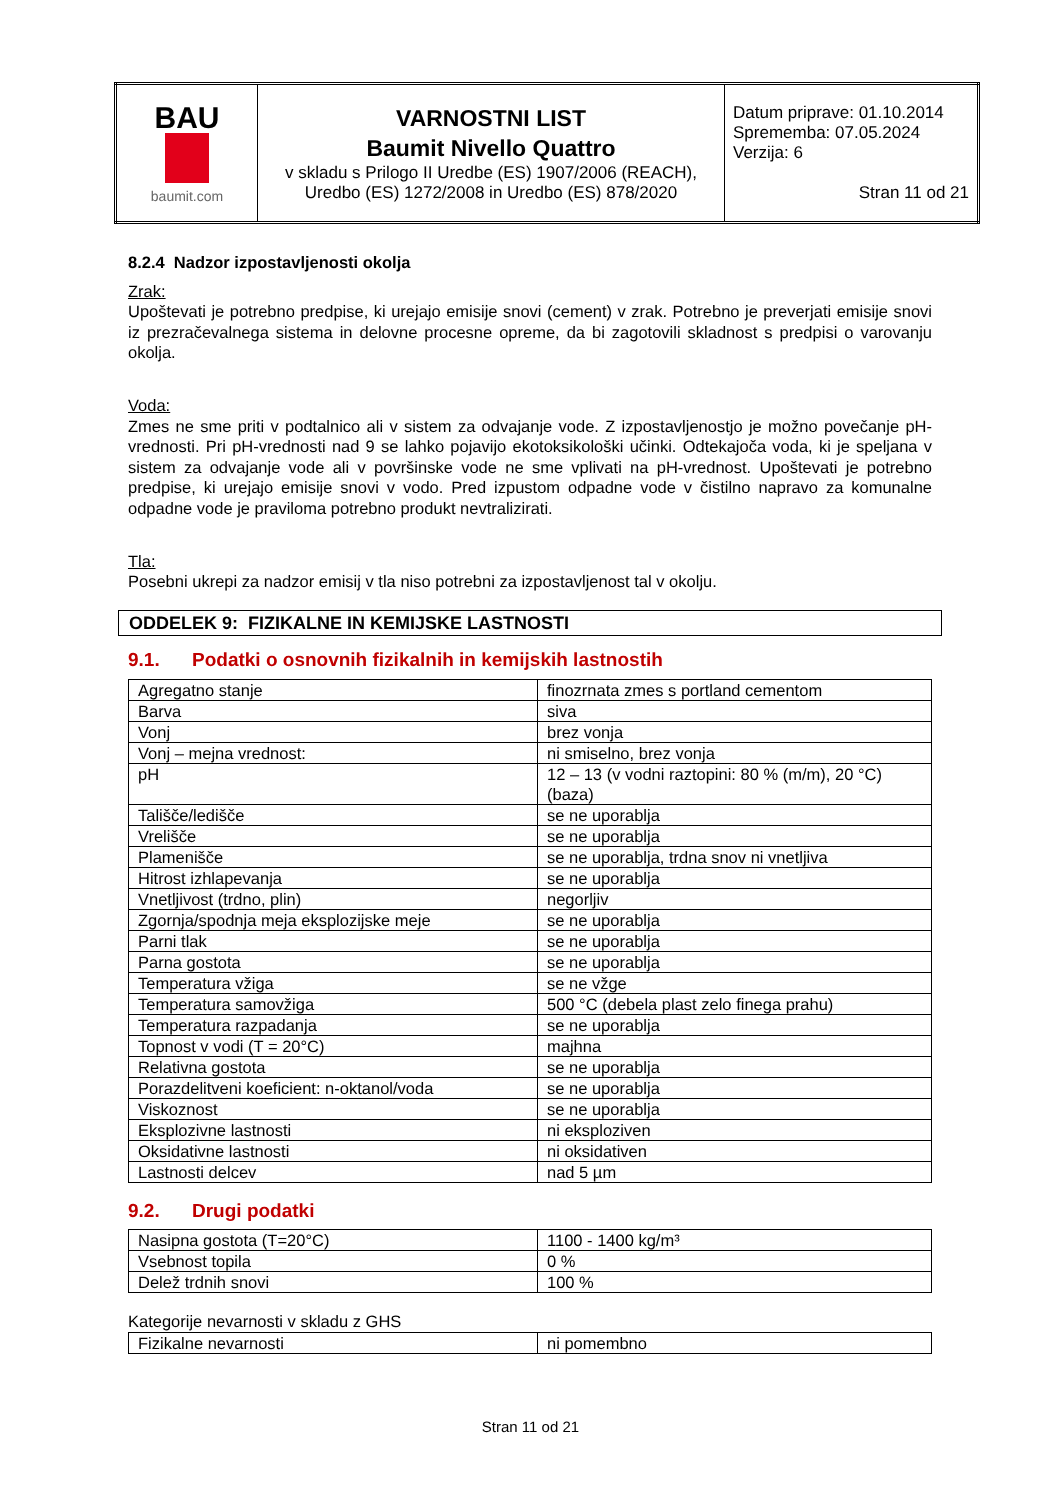| BAU baumit.com | VARNOSTNI LIST Baumit Nivello Quattro v skladu s Prilogo II Uredbe (ES) 1907/2006 (REACH), Uredbo (ES) 1272/2008 in Uredbo (ES) 878/2020 | Datum priprave: 01.10.2014 Sprememba: 07.05.2024 Verzija: 6 Stran 11 od 21 |
8.2.4 Nadzor izpostavljenosti okolja
Zrak:
Upoštevati je potrebno predpise, ki urejajo emisije snovi (cement) v zrak. Potrebno je preverjati emisije snovi iz prezračevalnega sistema in delovne procesne opreme, da bi zagotovili skladnost s predpisi o varovanju okolja.
Voda:
Zmes ne sme priti v podtalnico ali v sistem za odvajanje vode. Z izpostavljenostjo je možno povečanje pH-vrednosti. Pri pH-vrednosti nad 9 se lahko pojavijo ekotoksikološki učinki. Odtekajoča voda, ki je speljana v sistem za odvajanje vode ali v površinske vode ne sme vplivati na pH-vrednost. Upoštevati je potrebno predpise, ki urejajo emisije snovi v vodo. Pred izpustom odpadne vode v čistilno napravo za komunalne odpadne vode je praviloma potrebno produkt nevtralizirati.
Tla:
Posebni ukrepi za nadzor emisij v tla niso potrebni za izpostavljenost tal v okolju.
ODDELEK 9: FIZIKALNE IN KEMIJSKE LASTNOSTI
9.1. Podatki o osnovnih fizikalnih in kemijskih lastnostih
| Agregatno stanje | finozrnata zmes s portland cementom |
| Barva | siva |
| Vonj | brez vonja |
| Vonj – mejna vrednost: | ni smiselno, brez vonja |
| pH | 12 – 13 (v vodni raztopini: 80 % (m/m), 20 °C) (baza) |
| Tališče/ledišče | se ne uporablja |
| Vrelišče | se ne uporablja |
| Plamenišče | se ne uporablja, trdna snov ni vnetljiva |
| Hitrost izhlapevanja | se ne uporablja |
| Vnetljivost (trdno, plin) | negorljiv |
| Zgornja/spodnja meja eksplozijske meje | se ne uporablja |
| Parni tlak | se ne uporablja |
| Parna gostota | se ne uporablja |
| Temperatura vžiga | se ne vžge |
| Temperatura samovžiga | 500 °C (debela plast zelo finega prahu) |
| Temperatura razpadanja | se ne uporablja |
| Topnost v vodi (T = 20°C) | majhna |
| Relativna gostota | se ne uporablja |
| Porazdelitveni koeficient: n-oktanol/voda | se ne uporablja |
| Viskoznost | se ne uporablja |
| Eksplozivne lastnosti | ni eksploziven |
| Oksidativne lastnosti | ni oksidativen |
| Lastnosti delcev | nad 5 µm |
9.2. Drugi podatki
| Nasipna gostota (T=20°C) | 1100 - 1400 kg/m³ |
| Vsebnost topila | 0 % |
| Delež trdnih snovi | 100 % |
Kategorije nevarnosti v skladu z GHS
| Fizikalne nevarnosti | ni pomembno |
Stran 11 od 21